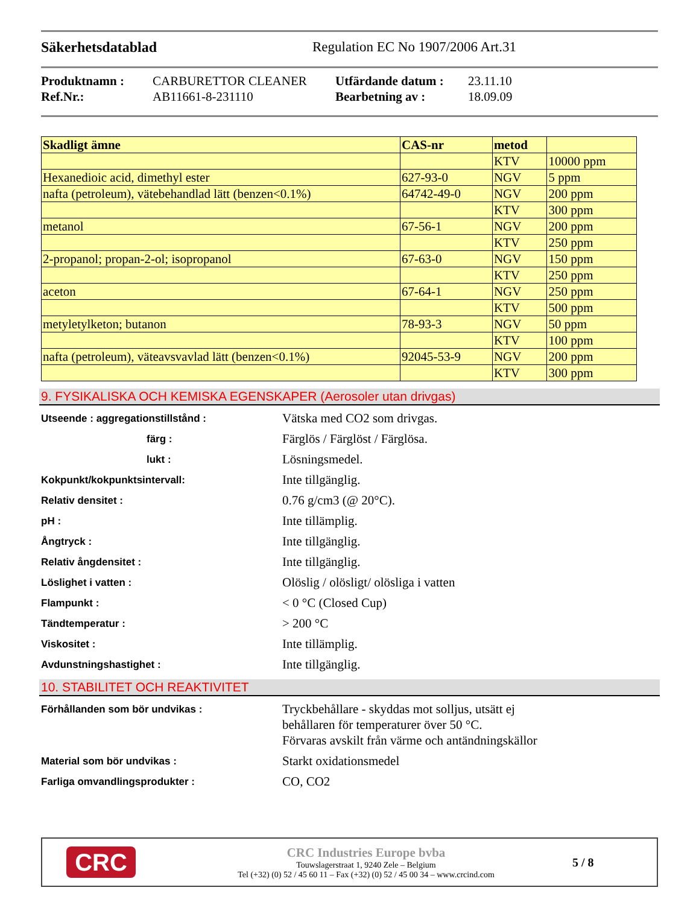Säkerhetsdatablad Regulation EC No 1907/2006 Art.31
Produktnamn : CARBURETTOR CLEANER Utfärdande datum : 23.11.10 Ref.Nr.: AB11661-8-231110 Bearbetning av : 18.09.09
| Skadligt ämne | CAS-nr | metod | |
| --- | --- | --- | --- |
| | | KTV | 10000 ppm |
| Hexanedioic acid, dimethyl ester | 627-93-0 | NGV | 5 ppm |
| nafta (petroleum), vätebehandlad lätt (benzen<0.1%) | 64742-49-0 | NGV | 200 ppm |
| | | KTV | 300 ppm |
| metanol | 67-56-1 | NGV | 200 ppm |
| | | KTV | 250 ppm |
| 2-propanol; propan-2-ol; isopropanol | 67-63-0 | NGV | 150 ppm |
| | | KTV | 250 ppm |
| aceton | 67-64-1 | NGV | 250 ppm |
| | | KTV | 500 ppm |
| metyletylketon; butanon | 78-93-3 | NGV | 50 ppm |
| | | KTV | 100 ppm |
| nafta (petroleum), väteavsvavlad lätt (benzen<0.1%) | 92045-53-9 | NGV | 200 ppm |
| | | KTV | 300 ppm |
9. FYSIKALISKA OCH KEMISKA EGENSKAPER (Aerosoler utan drivgas)
Utseende : aggregationstillstånd :
Vätska med CO2 som drivgas.
färg :
Färglös / Färglöst / Färglösa.
lukt :
Lösningsmedel.
Kokpunkt/kokpunktsintervall:
Inte tillgänglig.
Relativ densitet :
0.76 g/cm3 (@ 20°C).
pH :
Inte tillämplig.
Ångtryck :
Inte tillgänglig.
Relativ ångdensitet :
Inte tillgänglig.
Löslighet i vatten :
Olöslig / olösligt/ olösliga i vatten
Flampunkt :
< 0 °C (Closed Cup)
Tändtemperatur :
> 200 °C
Viskositet :
Inte tillämplig.
Avdunstningshastighet :
Inte tillgänglig.
10. STABILITET OCH REAKTIVITET
Förhållanden som bör undvikas :
Tryckbehållare - skyddas mot solljus, utsätt ej
behållaren för temperaturer över 50 °C.
Förvaras avskilt från värme och antändningskällor
Material som bör undvikas :
Starkt oxidationsmedel
Farliga omvandlingsprodukter :
CO, CO2
CRC
CRC Industries Europe bvba
Touwslagerstraat 1, 9240 Zele – Belgium
Tel (+32) (0) 52 / 45 60 11 – Fax (+32) (0) 52 / 45 00 34 – www.crcind.com
5 / 8